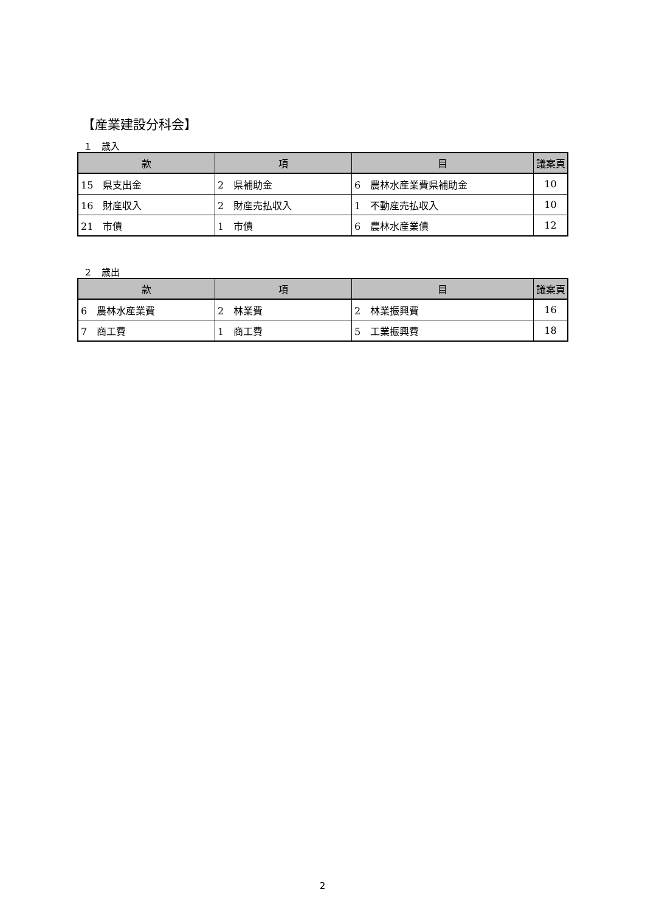【産業建設分科会】
１　歳入
| 款 | 項 | 目 | 議案頁 |
| --- | --- | --- | --- |
| 15 県支出金 | 2 県補助金 | 6 農林水産業費県補助金 | 10 |
| 16 財産収入 | 2 財産売払収入 | 1 不動産売払収入 | 10 |
| 21 市債 | 1 市債 | 6 農林水産業債 | 12 |
２　歳出
| 款 | 項 | 目 | 議案頁 |
| --- | --- | --- | --- |
| 6 農林水産業費 | 2 林業費 | 2 林業振興費 | 16 |
| 7 商工費 | 1 商工費 | 5 工業振興費 | 18 |
2